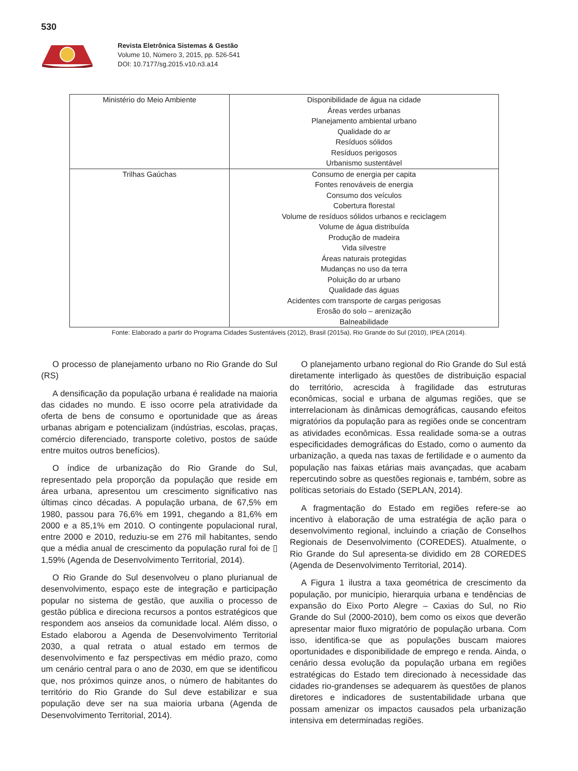530
Revista Eletrônica Sistemas & Gestão
Volume 10, Número 3, 2015, pp. 526-541
DOI: 10.7177/sg.2015.v10.n3.a14
| Ministério do Meio Ambiente | Disponibilidade de água na cidade Áreas verdes urbanas Planejamento ambiental urbano Qualidade do ar Resíduos sólidos Resíduos perigosos Urbanismo sustentável |
| Trilhas Gaúchas | Consumo de energia per capita Fontes renováveis de energia Consumo dos veículos Cobertura florestal Volume de resíduos sólidos urbanos e reciclagem Volume de água distribuída Produção de madeira Vida silvestre Áreas naturais protegidas Mudanças no uso da terra Poluição do ar urbano Qualidade das águas Acidentes com transporte de cargas perigosas Erosão do solo – arenização Balneabilidade |
Fonte: Elaborado a partir do Programa Cidades Sustentáveis (2012), Brasil (2015a), Rio Grande do Sul (2010), IPEA (2014).
O processo de planejamento urbano no Rio Grande do Sul (RS)
A densificação da população urbana é realidade na maioria das cidades no mundo. E isso ocorre pela atratividade da oferta de bens de consumo e oportunidade que as áreas urbanas abrigam e potencializam (indústrias, escolas, praças, comércio diferenciado, transporte coletivo, postos de saúde entre muitos outros benefícios).
O índice de urbanização do Rio Grande do Sul, representado pela proporção da população que reside em área urbana, apresentou um crescimento significativo nas últimas cinco décadas. A população urbana, de 67,5% em 1980, passou para 76,6% em 1991, chegando a 81,6% em 2000 e a 85,1% em 2010. O contingente populacional rural, entre 2000 e 2010, reduziu-se em 276 mil habitantes, sendo que a média anual de crescimento da população rural foi de ▯ 1,59% (Agenda de Desenvolvimento Territorial, 2014).
O Rio Grande do Sul desenvolveu o plano plurianual de desenvolvimento, espaço este de integração e participação popular no sistema de gestão, que auxilia o processo de gestão pública e direciona recursos a pontos estratégicos que respondem aos anseios da comunidade local. Além disso, o Estado elaborou a Agenda de Desenvolvimento Territorial 2030, a qual retrata o atual estado em termos de desenvolvimento e faz perspectivas em médio prazo, como um cenário central para o ano de 2030, em que se identificou que, nos próximos quinze anos, o número de habitantes do território do Rio Grande do Sul deve estabilizar e sua população deve ser na sua maioria urbana (Agenda de Desenvolvimento Territorial, 2014).
O planejamento urbano regional do Rio Grande do Sul está diretamente interligado às questões de distribuição espacial do território, acrescida à fragilidade das estruturas econômicas, social e urbana de algumas regiões, que se interrelacionam às dinâmicas demográficas, causando efeitos migratórios da população para as regiões onde se concentram as atividades econômicas. Essa realidade soma-se a outras especificidades demográficas do Estado, como o aumento da urbanização, a queda nas taxas de fertilidade e o aumento da população nas faixas etárias mais avançadas, que acabam repercutindo sobre as questões regionais e, também, sobre as políticas setoriais do Estado (SEPLAN, 2014).
A fragmentação do Estado em regiões refere-se ao incentivo à elaboração de uma estratégia de ação para o desenvolvimento regional, incluindo a criação de Conselhos Regionais de Desenvolvimento (COREDES). Atualmente, o Rio Grande do Sul apresenta-se dividido em 28 COREDES (Agenda de Desenvolvimento Territorial, 2014).
A Figura 1 ilustra a taxa geométrica de crescimento da população, por município, hierarquia urbana e tendências de expansão do Eixo Porto Alegre – Caxias do Sul, no Rio Grande do Sul (2000-2010), bem como os eixos que deverão apresentar maior fluxo migratório de população urbana. Com isso, identifica-se que as populações buscam maiores oportunidades e disponibilidade de emprego e renda. Ainda, o cenário dessa evolução da população urbana em regiões estratégicas do Estado tem direcionado à necessidade das cidades rio-grandenses se adequarem às questões de planos diretores e indicadores de sustentabilidade urbana que possam amenizar os impactos causados pela urbanização intensiva em determinadas regiões.